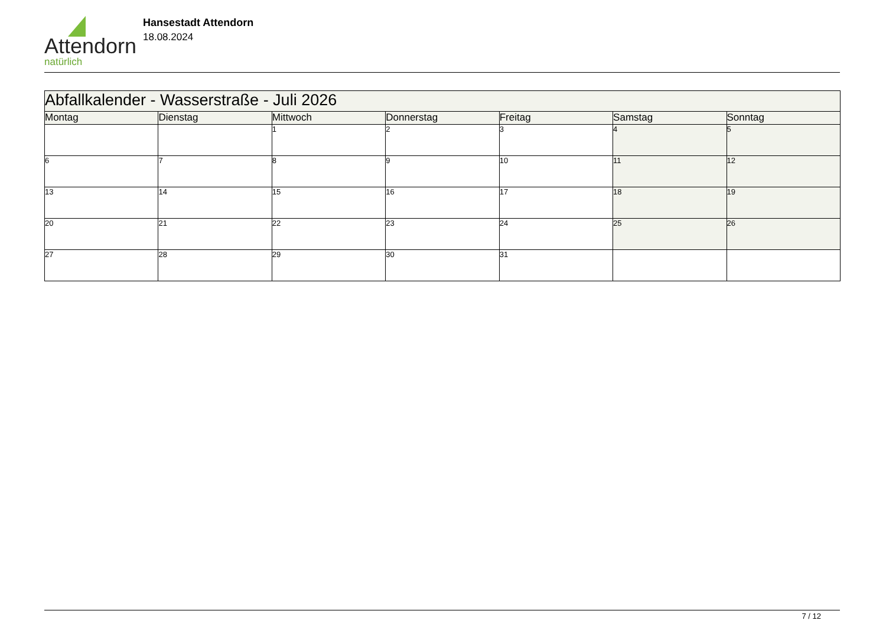Attendorn
natürlich
Hansestadt Attendorn
18.08.2024
| Abfallkalender - Wasserstraße - Juli 2026 | | | | | | |
| Montag | Dienstag | Mittwoch | Donnerstag | Freitag | Samstag | Sonntag |
| | | 1 | 2 | 3 | 4 | 5 |
| 6 | 7 | 8 | 9 | 10 | 11 | 12 |
| 13 | 14 | 15 | 16 | 17 | 18 | 19 |
| 20 | 21 | 22 | 23 | 24 | 25 | 26 |
| 27 | 28 | 29 | 30 | 31 | | |
7 / 12